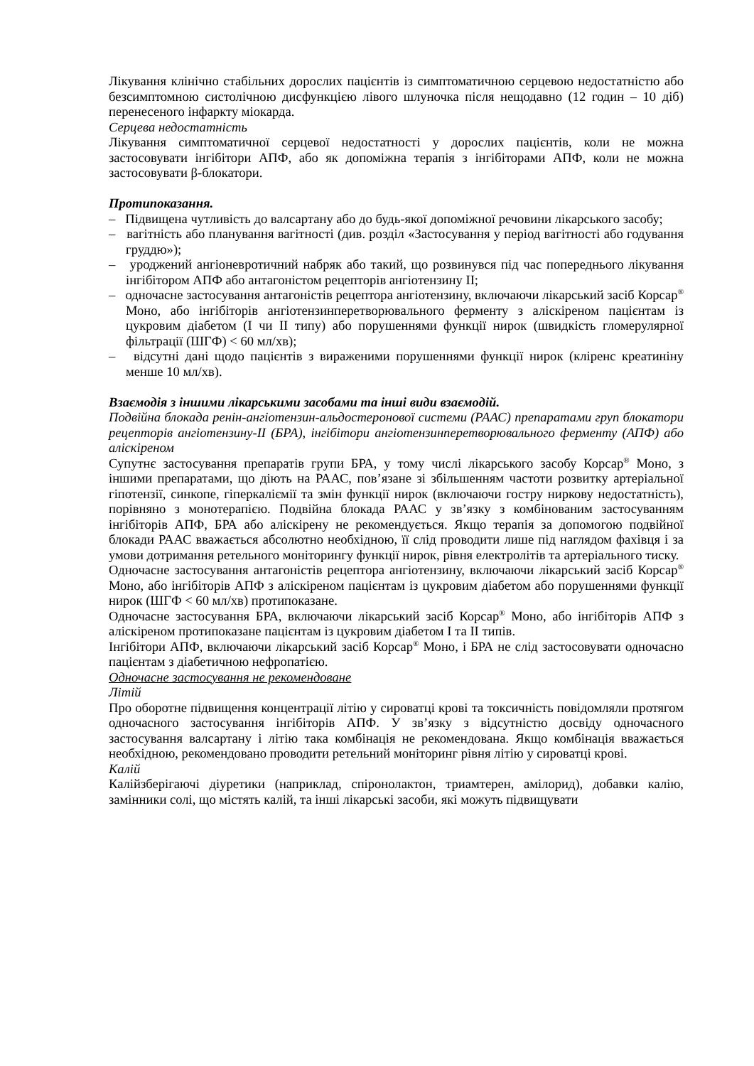Лікування клінічно стабільних дорослих пацієнтів із симптоматичною серцевою недостатністю або безсимптомною систолічною дисфункцією лівого шлуночка після нещодавно (12 годин – 10 діб) перенесеного інфаркту міокарда.
Серцева недостатність
Лікування симптоматичної серцевої недостатності у дорослих пацієнтів, коли не можна застосовувати інгібітори АПФ, або як допоміжна терапія з інгібіторами АПФ, коли не можна застосовувати β-блокатори.
Протипоказання.
– Підвищена чутливість до валсартану або до будь-якої допоміжної речовини лікарського засобу;
– вагітність або планування вагітності (див. розділ «Застосування у період вагітності або годування груддю»);
– уроджений ангіоневротичний набряк або такий, що розвинувся під час попереднього лікування інгібітором АПФ або антагоністом рецепторів ангіотензину II;
– одночасне застосування антагоністів рецептора ангіотензину, включаючи лікарський засіб Корсар<sup>®</sup> Моно, або інгібіторів ангіотензинперетворювального ферменту з аліскіреном пацієнтам із цукровим діабетом (I чи II типу) або порушеннями функції нирок (швидкість гломерулярної фільтрації (ШГФ) < 60 мл/хв);
– відсутні дані щодо пацієнтів з вираженими порушеннями функції нирок (кліренс креатиніну менше 10 мл/хв).
Взаємодія з іншими лікарськими засобами та інші види взаємодій.
Подвійна блокада ренін-ангіотензин-альдостеронової системи (РААС) препаратами груп блокатори рецепторів ангіотензину-II (БРА), інгібітори ангіотензинперетворювального ферменту (АПФ) або аліскіреном
Супутнє застосування препаратів групи БРА, у тому числі лікарського засобу Корсар<sup>®</sup> Моно, з іншими препаратами, що діють на РААС, пов’язане зі збільшенням частоти розвитку артеріальної гіпотензії, синкопе, гіперкаліємії та змін функції нирок (включаючи гостру ниркову недостатність), порівняно з монотерапією. Подвійна блокада РААС у зв’язку з комбінованим застосуванням інгібіторів АПФ, БРА або аліскірену не рекомендується. Якщо терапія за допомогою подвійної блокади РААС вважається абсолютно необхідною, її слід проводити лише під наглядом фахівця і за умови дотримання ретельного моніторингу функції нирок, рівня електролітів та артеріального тиску.
Одночасне застосування антагоністів рецептора ангіотензину, включаючи лікарський засіб Корсар<sup>®</sup> Моно, або інгібіторів АПФ з аліскіреном пацієнтам із цукровим діабетом або порушеннями функції нирок (ШГФ < 60 мл/хв) протипоказане.
Одночасне застосування БРА, включаючи лікарський засіб Корсар<sup>®</sup> Моно, або інгібіторів АПФ з аліскіреном протипоказане пацієнтам із цукровим діабетом I та II типів.
Інгібітори АПФ, включаючи лікарський засіб Корсар<sup>®</sup> Моно, і БРА не слід застосовувати одночасно пацієнтам з діабетичною нефропатією.
Одночасне застосування не рекомендоване
Літій
Про оборотне підвищення концентрації літію у сироватці крові та токсичність повідомляли протягом одночасного застосування інгібіторів АПФ. У зв’язку з відсутністю досвіду одночасного застосування валсартану і літію така комбінація не рекомендована. Якщо комбінація вважається необхідною, рекомендовано проводити ретельний моніторинг рівня літію у сироватці крові.
Калій
Калійзберігаючі діуретики (наприклад, спіронолактон, триамтерен, амілорид), добавки калію, замінники солі, що містять калій, та інші лікарські засоби, які можуть підвищувати